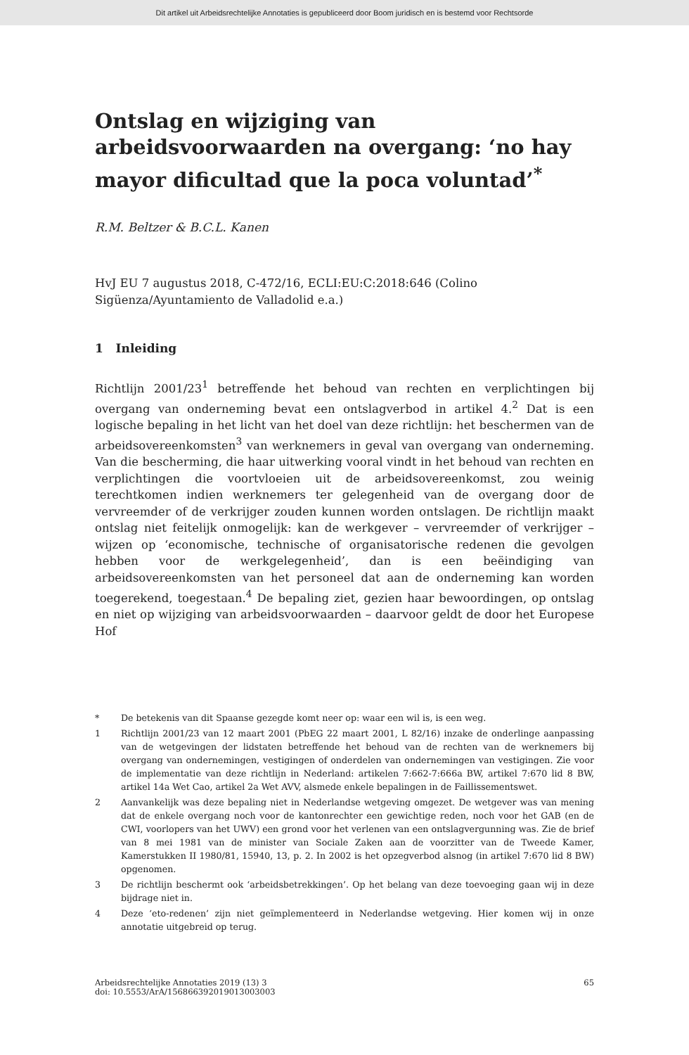Dit artikel uit Arbeidsrechtelijke Annotaties is gepubliceerd door Boom juridisch en is bestemd voor Rechtsorde
Ontslag en wijziging van arbeidsvoorwaarden na overgang: ‘no hay mayor dificultad que la poca voluntad’<sup>*</sup>
R.M. Beltzer & B.C.L. Kanen
HvJ EU 7 augustus 2018, C-472/16, ECLI:EU:C:2018:646 (Colino Sigüenza/Ayuntamiento de Valladolid e.a.)
1 Inleiding
Richtlijn 2001/23<sup>1</sup> betreffende het behoud van rechten en verplichtingen bij overgang van onderneming bevat een ontslagverbod in artikel 4.<sup>2</sup> Dat is een logische bepaling in het licht van het doel van deze richtlijn: het beschermen van de arbeidsovereenkomsten<sup>3</sup> van werknemers in geval van overgang van onderneming. Van die bescherming, die haar uitwerking vooral vindt in het behoud van rechten en verplichtingen die voortvloeien uit de arbeidsovereenkomst, zou weinig terechtkomen indien werknemers ter gelegenheid van de overgang door de vervreemder of de verkrijger zouden kunnen worden ontslagen. De richtlijn maakt ontslag niet feitelijk onmogelijk: kan de werkgever – vervreemder of verkrijger – wijzen op ‘economische, technische of organisatorische redenen die gevolgen hebben voor de werkgelegenheid’, dan is een beëindiging van arbeidsovereenkomsten van het personeel dat aan de onderneming kan worden toegerekend, toegestaan.<sup>4</sup> De bepaling ziet, gezien haar bewoordingen, op ontslag en niet op wijziging van arbeidsvoorwaarden – daarvoor geldt de door het Europese Hof
* De betekenis van dit Spaanse gezegde komt neer op: waar een wil is, is een weg.
1 Richtlijn 2001/23 van 12 maart 2001 (PbEG 22 maart 2001, L 82/16) inzake de onderlinge aanpassing van de wetgevingen der lidstaten betreffende het behoud van de rechten van de werknemers bij overgang van ondernemingen, vestigingen of onderdelen van ondernemingen van vestigingen. Zie voor de implementatie van deze richtlijn in Nederland: artikelen 7:662-7:666a BW, artikel 7:670 lid 8 BW, artikel 14a Wet Cao, artikel 2a Wet AVV, alsmede enkele bepalingen in de Faillissementswet.
2 Aanvankelijk was deze bepaling niet in Nederlandse wetgeving omgezet. De wetgever was van mening dat de enkele overgang noch voor de kantonrechter een gewichtige reden, noch voor het GAB (en de CWI, voorlopers van het UWV) een grond voor het verlenen van een ontslagvergunning was. Zie de brief van 8 mei 1981 van de minister van Sociale Zaken aan de voorzitter van de Tweede Kamer, Kamerstukken II 1980/81, 15940, 13, p. 2. In 2002 is het opzegverbod alsnog (in artikel 7:670 lid 8 BW) opgenomen.
3 De richtlijn beschermt ook ‘arbeidsbetrekkingen’. Op het belang van deze toevoeging gaan wij in deze bijdrage niet in.
4 Deze ‘eto-redenen’ zijn niet geïmplementeerd in Nederlandse wetgeving. Hier komen wij in onze annotatie uitgebreid op terug.
Arbeidsrechtelijke Annotaties 2019 (13) 3
doi: 10.5553/ArA/156866392019013003003
65